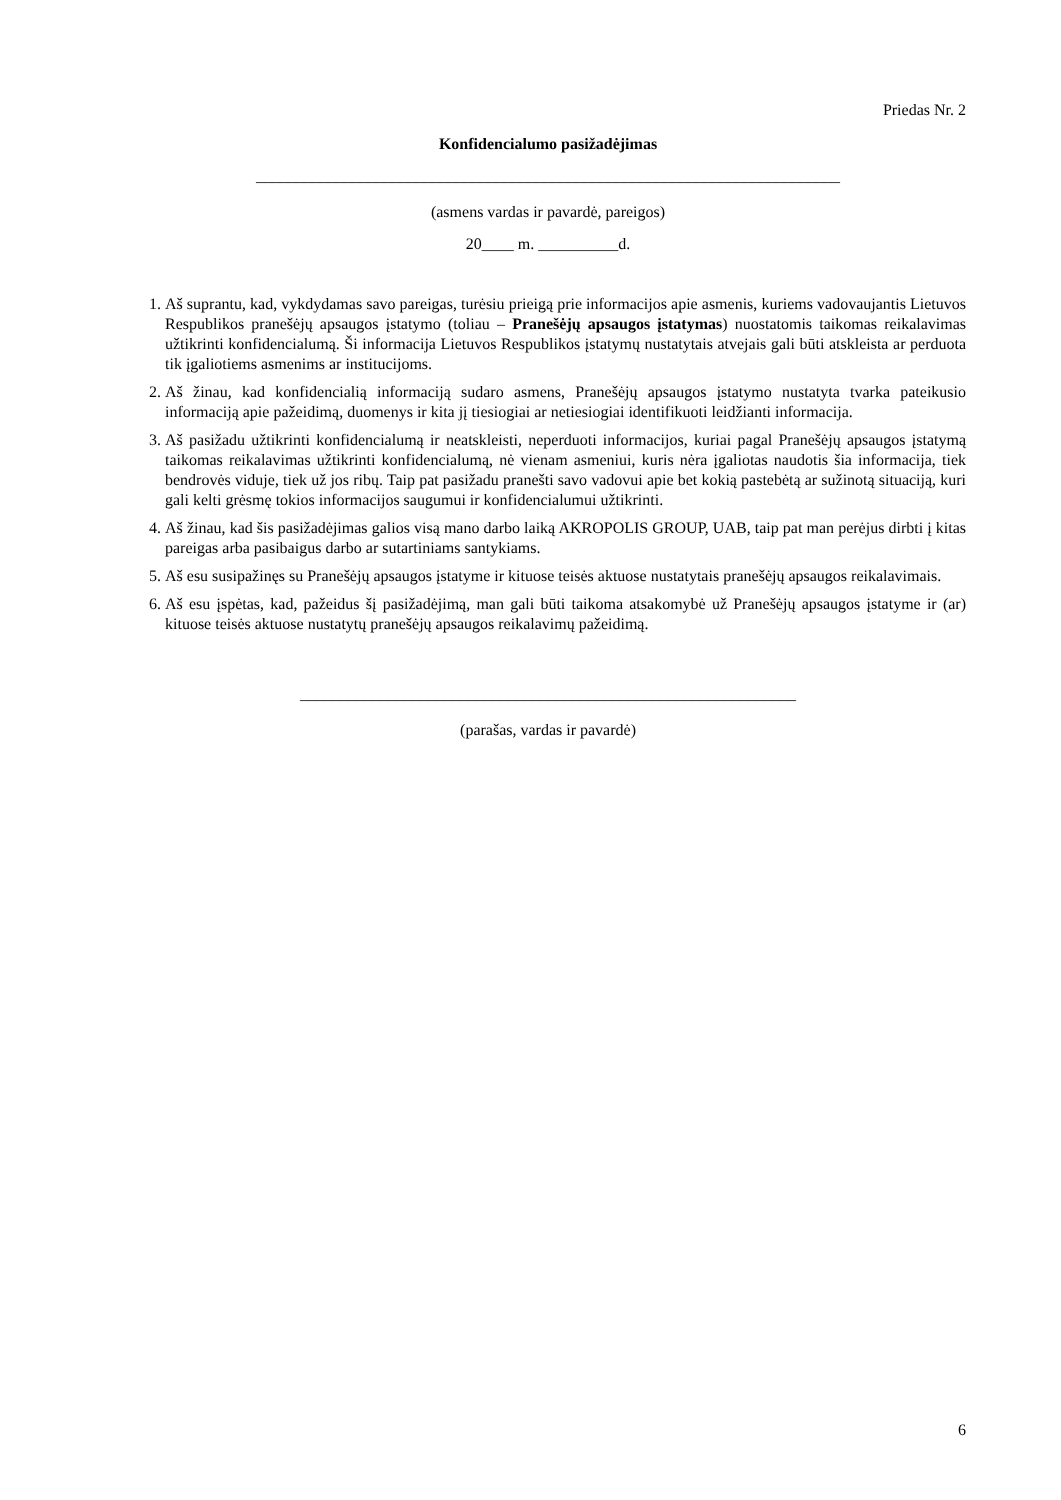Priedas Nr. 2
Konfidencialumo pasižadėjimas
_________________________________________________________________________
(asmens vardas ir pavardė, pareigos)
20____ m. __________d.
1. Aš suprantu, kad, vykdydamas savo pareigas, turėsiu prieigą prie informacijos apie asmenis, kuriems vadovaujantis Lietuvos Respublikos pranešėjų apsaugos įstatymo (toliau – Pranešėjų apsaugos įstatymas) nuostatomis taikomas reikalavimas užtikrinti konfidencialumą. Ši informacija Lietuvos Respublikos įstatymų nustatytais atvejais gali būti atskleista ar perduota tik įgaliotiems asmenims ar institucijoms.
2. Aš žinau, kad konfidencialią informaciją sudaro asmens, Pranešėjų apsaugos įstatymo nustatyta tvarka pateikusio informaciją apie pažeidimą, duomenys ir kita jį tiesiogiai ar netiesiogiai identifikuoti leidžianti informacija.
3. Aš pasižadu užtikrinti konfidencialumą ir neatskleisti, neperduoti informacijos, kuriai pagal Pranešėjų apsaugos įstatymą taikomas reikalavimas užtikrinti konfidencialumą, nė vienam asmeniui, kuris nėra įgaliotas naudotis šia informacija, tiek bendrovės viduje, tiek už jos ribų. Taip pat pasižadu pranešti savo vadovui apie bet kokią pastebėtą ar sužinotą situaciją, kuri gali kelti grėsmę tokios informacijos saugumui ir konfidencialumui užtikrinti.
4. Aš žinau, kad šis pasižadėjimas galios visą mano darbo laiką AKROPOLIS GROUP, UAB, taip pat man perėjus dirbti į kitas pareigas arba pasibaigus darbo ar sutartiniams santykiams.
5. Aš esu susipažinęs su Pranešėjų apsaugos įstatyme ir kituose teisės aktuose nustatytais pranešėjų apsaugos reikalavimais.
6. Aš esu įspėtas, kad, pažeidus šį pasižadėjimą, man gali būti taikoma atsakomybė už Pranešėjų apsaugos įstatyme ir (ar) kituose teisės aktuose nustatytų pranešėjų apsaugos reikalavimų pažeidimą.
______________________________________________________________
(parašas, vardas ir pavardė)
6